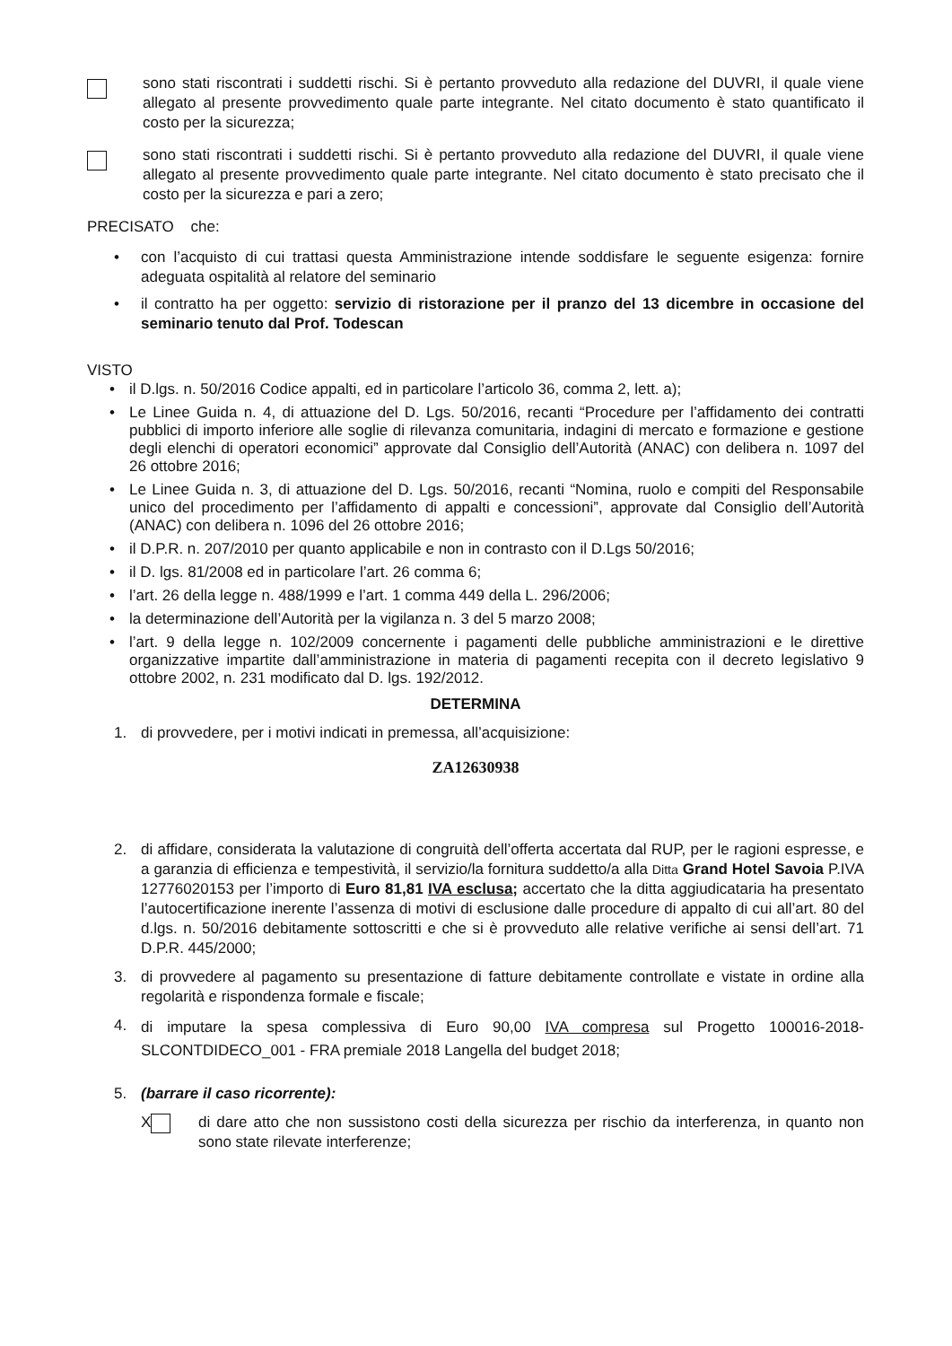sono stati riscontrati i suddetti rischi. Si è pertanto provveduto alla redazione del DUVRI, il quale viene allegato al presente provvedimento quale parte integrante. Nel citato documento è stato quantificato il costo per la sicurezza;
sono stati riscontrati i suddetti rischi. Si è pertanto provveduto alla redazione del DUVRI, il quale viene allegato al presente provvedimento quale parte integrante. Nel citato documento è stato precisato che il costo per la sicurezza e pari a zero;
PRECISATO che:
• con l’acquisto di cui trattasi questa Amministrazione intende soddisfare le seguente esigenza: fornire adeguata ospitalità al relatore del seminario
• il contratto ha per oggetto: servizio di ristorazione per il pranzo del 13 dicembre in occasione del seminario tenuto dal Prof. Todescan
VISTO
• il D.lgs. n. 50/2016 Codice appalti, ed in particolare l’articolo 36, comma 2, lett. a);
• Le Linee Guida n. 4, di attuazione del D. Lgs. 50/2016, recanti “Procedure per l’affidamento dei contratti pubblici di importo inferiore alle soglie di rilevanza comunitaria, indagini di mercato e formazione e gestione degli elenchi di operatori economici” approvate dal Consiglio dell’Autorità (ANAC) con delibera n. 1097 del 26 ottobre 2016;
• Le Linee Guida n. 3, di attuazione del D. Lgs. 50/2016, recanti “Nomina, ruolo e compiti del Responsabile unico del procedimento per l’affidamento di appalti e concessioni”, approvate dal Consiglio dell’Autorità (ANAC) con delibera n. 1096 del 26 ottobre 2016;
• il D.P.R. n. 207/2010 per quanto applicabile e non in contrasto con il D.Lgs 50/2016;
• il D. lgs. 81/2008 ed in particolare l’art. 26 comma 6;
• l’art. 26 della legge n. 488/1999 e l’art. 1 comma 449 della L. 296/2006;
• la determinazione dell’Autorità per la vigilanza n. 3 del 5 marzo 2008;
• l’art. 9 della legge n. 102/2009 concernente i pagamenti delle pubbliche amministrazioni e le direttive organizzative impartite dall’amministrazione in materia di pagamenti recepita con il decreto legislativo 9 ottobre 2002, n. 231 modificato dal D. lgs. 192/2012.
DETERMINA
1. di provvedere, per i motivi indicati in premessa, all’acquisizione:
ZA12630938
2. di affidare, considerata la valutazione di congruità dell’offerta accertata dal RUP, per le ragioni espresse, e a garanzia di efficienza e tempestività, il servizio/la fornitura suddetto/a alla Ditta Grand Hotel Savoia P.IVA 12776020153 per l’importo di Euro 81,81 IVA esclusa; accertato che la ditta aggiudicataria ha presentato l’autocertificazione inerente l’assenza di motivi di esclusione dalle procedure di appalto di cui all’art. 80 del d.lgs. n. 50/2016 debitamente sottoscritti e che si è provveduto alle relative verifiche ai sensi dell’art. 71 D.P.R. 445/2000;
3. di provvedere al pagamento su presentazione di fatture debitamente controllate e vistate in ordine alla regolarità e rispondenza formale e fiscale;
4.
di imputare la spesa complessiva di Euro 90,00 IVA compresa sul Progetto 100016-2018-SLCONTDIDECO_001 - FRA premiale 2018 Langella del budget 2018;
5. (barrare il caso ricorrente):
X di dare atto che non sussistono costi della sicurezza per rischio da interferenza, in quanto non sono state rilevate interferenze;